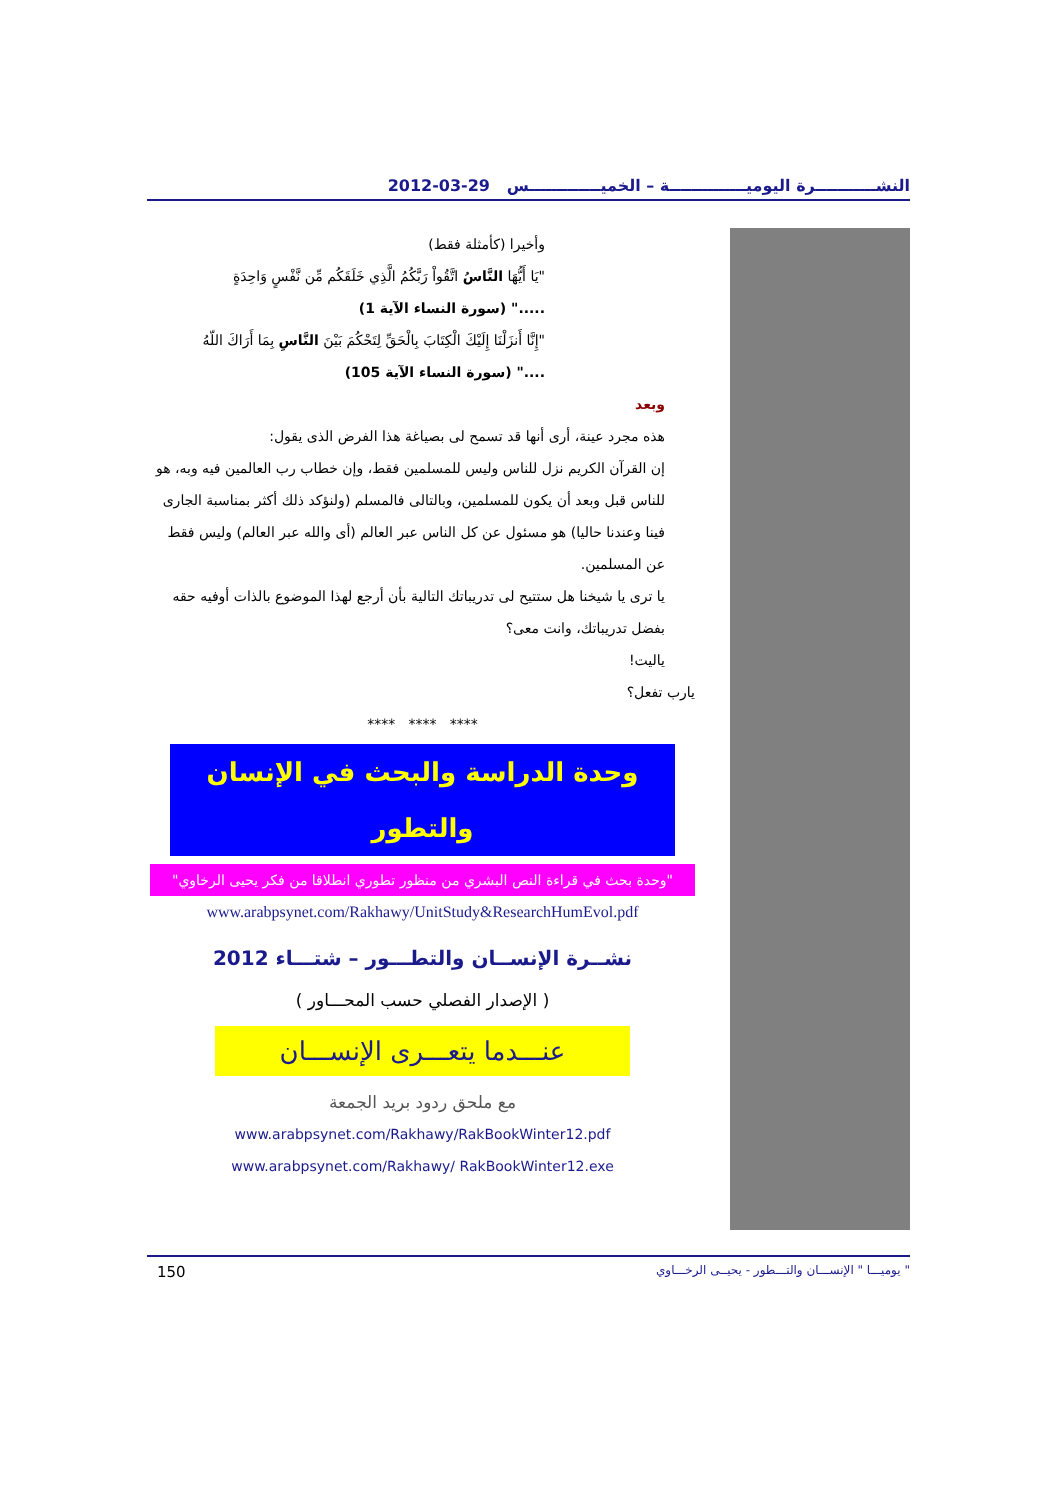النشـــــــــــرة اليوميــــــــــــــة – الخميـــــــــــــس 29-03-2012
وأخيرا (كأمثلة فقط)
"يَا أَيُّهَا النَّاسُ اتَّقُواْ رَبَّكُمُ الَّذِي خَلَقَكُم مِّن نَّفْسٍ وَاحِدَةٍ
....." (سورة النساء الآية 1)
"إِنَّا أَنزَلْنَا إِلَيْكَ الْكِتَابَ بِالْحَقِّ لِتَحْكُمَ بَيْنَ النَّاسِ بِمَا أَرَاكَ اللّهُ
...." (سورة النساء الآية 105)
وبعد
هذه مجرد عينة، أرى أنها قد تسمح لى بصياغة هذا الفرض الذى يقول:
إن القرآن الكريم نزل للناس وليس للمسلمين فقط، وإن خطاب رب العالمين فيه وبه، هو للناس قبل وبعد أن يكون للمسلمين، وبالتالى فالمسلم (ولنؤكد ذلك أكثر بمناسبة الجارى فينا وعندنا حاليا) هو مسئول عن كل الناس عبر العالم (أى والله عبر العالم) وليس فقط عن المسلمين.
يا ترى يا شيخنا هل ستتيح لى تدريباتك التالية بأن أرجع لهذا الموضوع بالذات أوفيه حقه بفضل تدريباتك، وانت معى؟
ياليت!
يارب تفعل؟
**** **** ****
وحدة الدراسة والبحث في الإنسان والتطور
"وحدة بحث في قراءة النص البشري من منظور تطوري انطلاقا من فكر يحيى الرخاوي"
www.arabpsynet.com/Rakhawy/UnitStudy&ResearchHumEvol.pdf
نشــرة الإنســان والتطـــور – شتـــاء 2012
( الإصدار الفصلي حسب المحـــاور )
عنـــدما يتعـــرى الإنســـان
مع ملحق ردود بريد الجمعة
www.arabpsynet.com/Rakhawy/RakBookWinter12.pdf
www.arabpsynet.com/Rakhawy/ RakBookWinter12.exe
150 " يوميـــا " الإنســـان والتـــطور - يحيــى الرخـــاوي